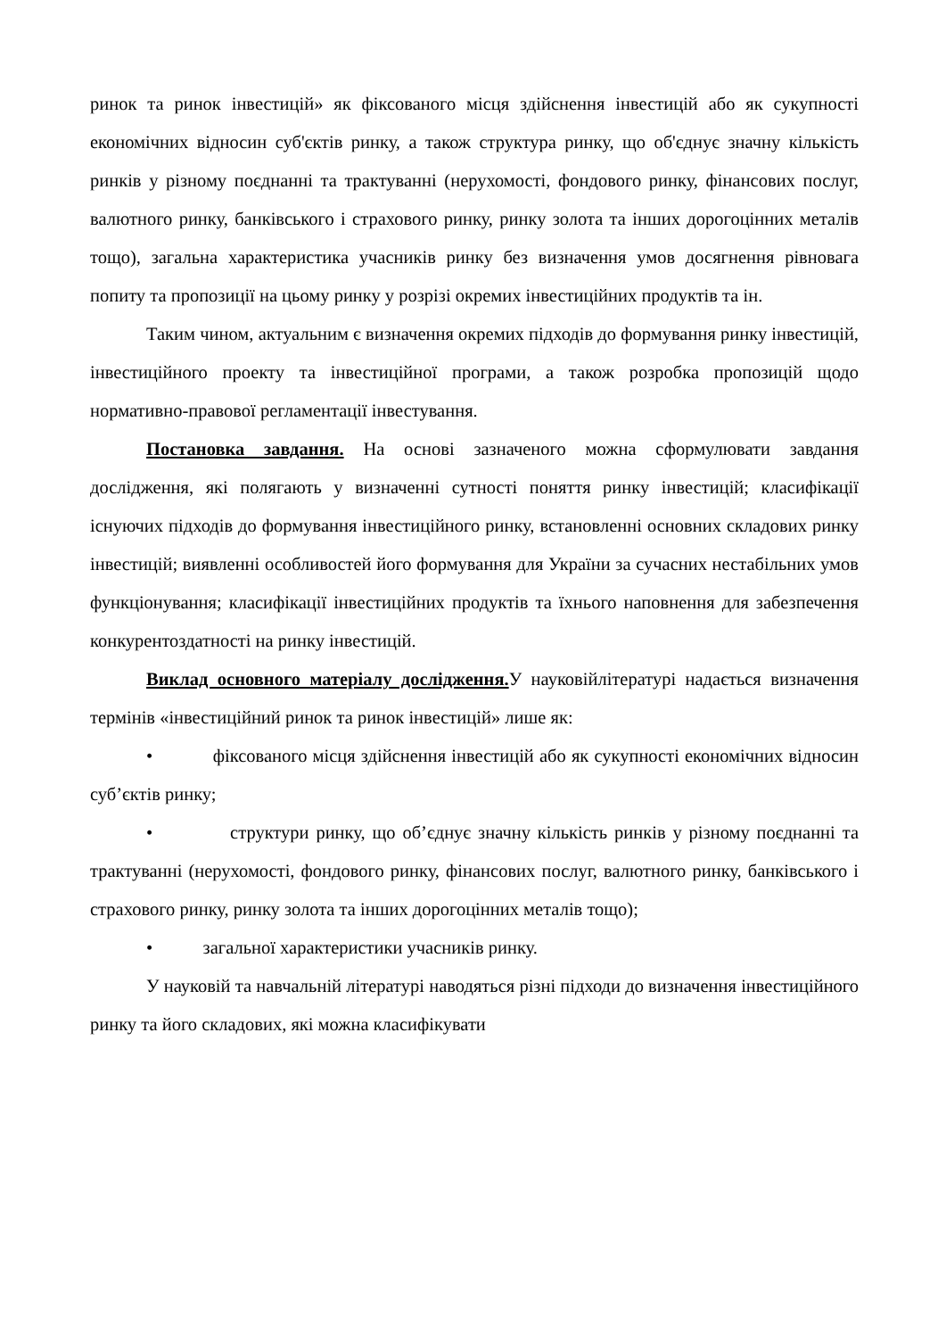ринок та ринок інвестицій» як фіксованого місця здійснення інвестицій або як сукупності економічних відносин суб'єктів ринку, а також структура ринку, що об'єднує значну кількість ринків у різному поєднанні та трактуванні (нерухомості, фондового ринку, фінансових послуг, валютного ринку, банківського і страхового ринку, ринку золота та інших дорогоцінних металів тощо), загальна характеристика учасників ринку без визначення умов досягнення рівновага попиту та пропозиції на цьому ринку у розрізі окремих інвестиційних продуктів та ін.
Таким чином, актуальним є визначення окремих підходів до формування ринку інвестицій, інвестиційного проекту та інвестиційної програми, а також розробка пропозицій щодо нормативно-правової регламентації інвестування.
Постановка завдання. На основі зазначеного можна сформулювати завдання дослідження, які полягають у визначенні сутності поняття ринку інвестицій; класифікації існуючих підходів до формування інвестиційного ринку, встановленні основних складових ринку інвестицій; виявленні особливостей його формування для України за сучасних нестабільних умов функціонування; класифікації інвестиційних продуктів та їхнього наповнення для забезпечення конкурентоздатності на ринку інвестицій.
Виклад основного матеріалу дослідження. У науковійлітературі надається визначення термінів «інвестиційний ринок та ринок інвестицій» лише як:
• фіксованого місця здійснення інвестицій або як сукупності економічних відносин суб’єктів ринку;
• структури ринку, що об’єднує значну кількість ринків у різному поєднанні та трактуванні (нерухомості, фондового ринку, фінансових послуг, валютного ринку, банківського і страхового ринку, ринку золота та інших дорогоцінних металів тощо);
• загальної характеристики учасників ринку.
У науковій та навчальній літературі наводяться різні підходи до визначення інвестиційного ринку та його складових, які можна класифікувати